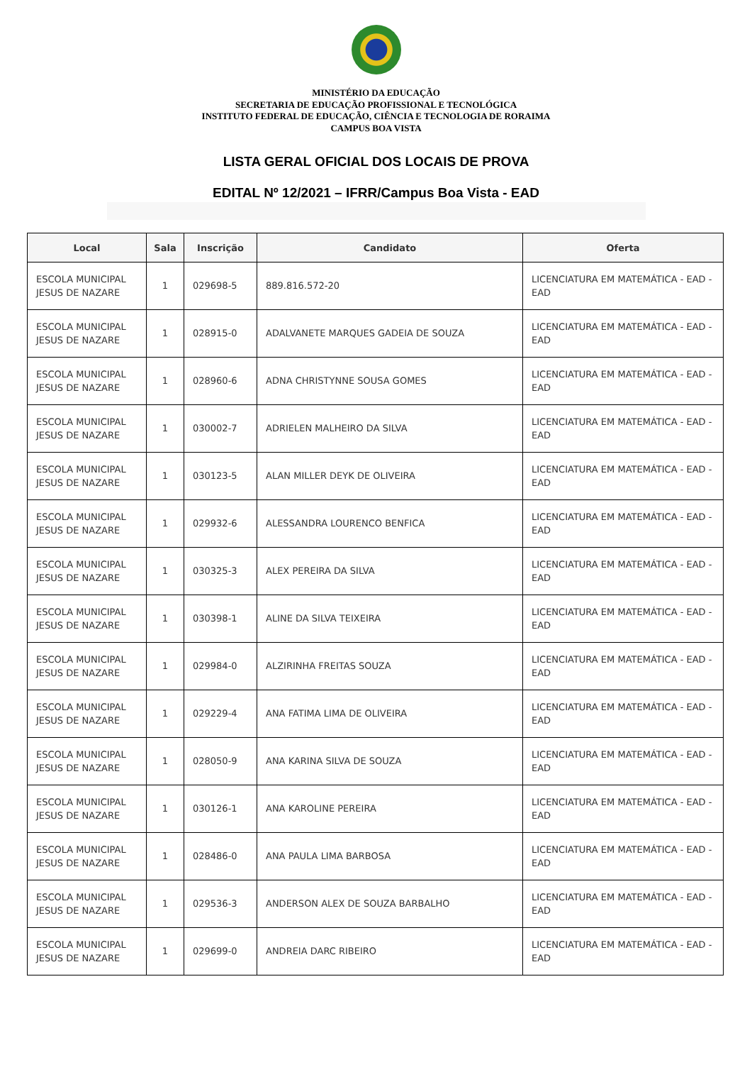MINISTÉRIO DA EDUCAÇÃO
SECRETARIA DE EDUCAÇÃO PROFISSIONAL E TECNOLÓGICA
INSTITUTO FEDERAL DE EDUCAÇÃO, CIÊNCIA E TECNOLOGIA DE RORAIMA
CAMPUS BOA VISTA
LISTA GERAL OFICIAL DOS LOCAIS DE PROVA
EDITAL Nº 12/2021 – IFRR/Campus Boa Vista - EAD
| Local | Sala | Inscrição | Candidato | Oferta |
| --- | --- | --- | --- | --- |
| ESCOLA MUNICIPAL JESUS DE NAZARE | 1 | 029698-5 | 889.816.572-20 | LICENCIATURA EM MATEMÁTICA - EAD - EAD |
| ESCOLA MUNICIPAL JESUS DE NAZARE | 1 | 028915-0 | ADALVANETE MARQUES GADEIA DE SOUZA | LICENCIATURA EM MATEMÁTICA - EAD - EAD |
| ESCOLA MUNICIPAL JESUS DE NAZARE | 1 | 028960-6 | ADNA CHRISTYNNE SOUSA GOMES | LICENCIATURA EM MATEMÁTICA - EAD - EAD |
| ESCOLA MUNICIPAL JESUS DE NAZARE | 1 | 030002-7 | ADRIELEN MALHEIRO DA SILVA | LICENCIATURA EM MATEMÁTICA - EAD - EAD |
| ESCOLA MUNICIPAL JESUS DE NAZARE | 1 | 030123-5 | ALAN MILLER DEYK DE OLIVEIRA | LICENCIATURA EM MATEMÁTICA - EAD - EAD |
| ESCOLA MUNICIPAL JESUS DE NAZARE | 1 | 029932-6 | ALESSANDRA LOURENCO BENFICA | LICENCIATURA EM MATEMÁTICA - EAD - EAD |
| ESCOLA MUNICIPAL JESUS DE NAZARE | 1 | 030325-3 | ALEX PEREIRA DA SILVA | LICENCIATURA EM MATEMÁTICA - EAD - EAD |
| ESCOLA MUNICIPAL JESUS DE NAZARE | 1 | 030398-1 | ALINE DA SILVA TEIXEIRA | LICENCIATURA EM MATEMÁTICA - EAD - EAD |
| ESCOLA MUNICIPAL JESUS DE NAZARE | 1 | 029984-0 | ALZIRINHA FREITAS SOUZA | LICENCIATURA EM MATEMÁTICA - EAD - EAD |
| ESCOLA MUNICIPAL JESUS DE NAZARE | 1 | 029229-4 | ANA FATIMA LIMA DE OLIVEIRA | LICENCIATURA EM MATEMÁTICA - EAD - EAD |
| ESCOLA MUNICIPAL JESUS DE NAZARE | 1 | 028050-9 | ANA KARINA SILVA DE SOUZA | LICENCIATURA EM MATEMÁTICA - EAD - EAD |
| ESCOLA MUNICIPAL JESUS DE NAZARE | 1 | 030126-1 | ANA KAROLINE PEREIRA | LICENCIATURA EM MATEMÁTICA - EAD - EAD |
| ESCOLA MUNICIPAL JESUS DE NAZARE | 1 | 028486-0 | ANA PAULA LIMA BARBOSA | LICENCIATURA EM MATEMÁTICA - EAD - EAD |
| ESCOLA MUNICIPAL JESUS DE NAZARE | 1 | 029536-3 | ANDERSON ALEX DE SOUZA BARBALHO | LICENCIATURA EM MATEMÁTICA - EAD - EAD |
| ESCOLA MUNICIPAL JESUS DE NAZARE | 1 | 029699-0 | ANDREIA DARC RIBEIRO | LICENCIATURA EM MATEMÁTICA - EAD - EAD |